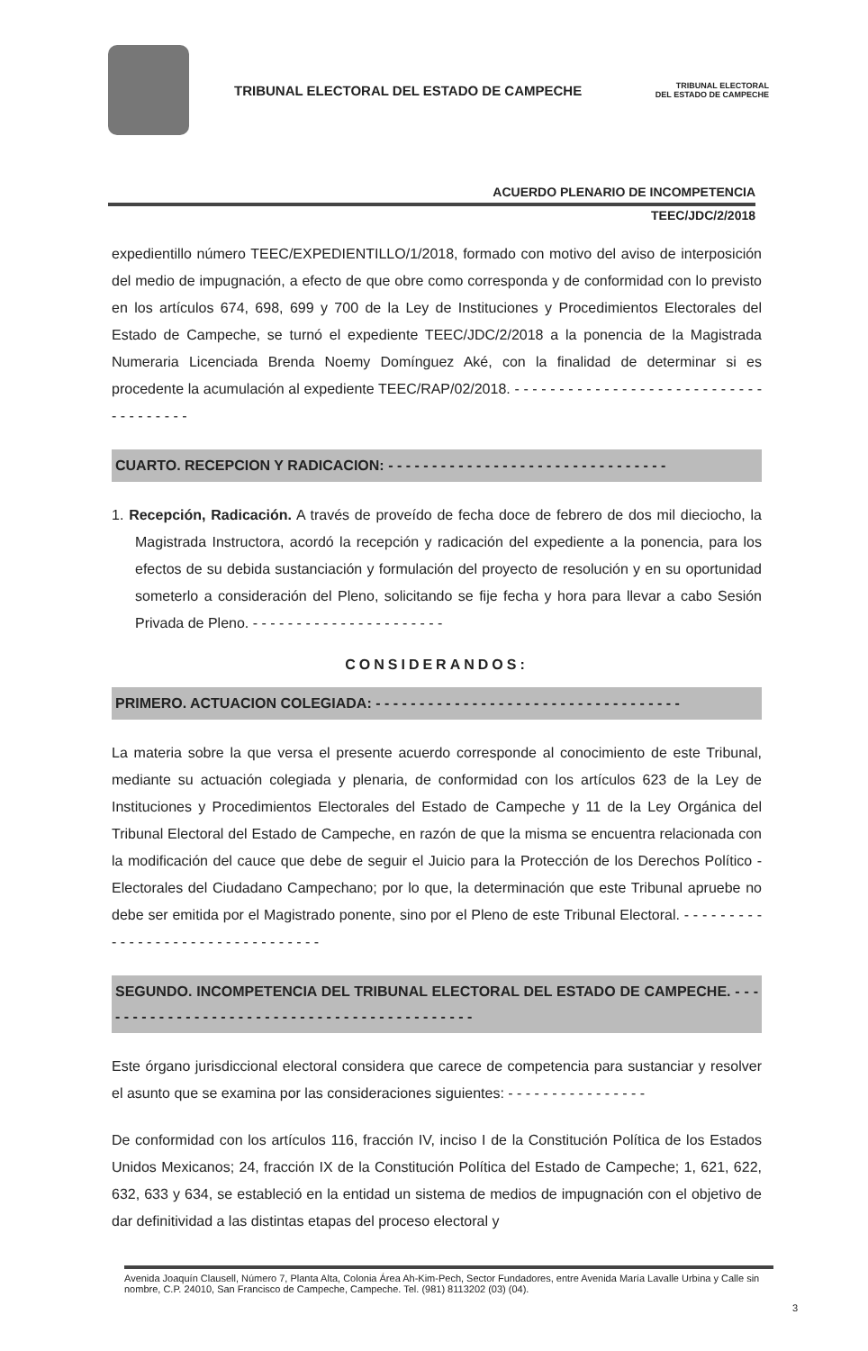TRIBUNAL ELECTORAL DEL ESTADO DE CAMPECHE
TRIBUNAL ELECTORAL
DEL ESTADO DE CAMPECHE
ACUERDO PLENARIO DE INCOMPETENCIA
TEEC/JDC/2/2018
expedientillo número TEEC/EXPEDIENTILLO/1/2018, formado con motivo del aviso de interposición del medio de impugnación, a efecto de que obre como corresponda y de conformidad con lo previsto en los artículos 674, 698, 699 y 700 de la Ley de Instituciones y Procedimientos Electorales del Estado de Campeche, se turnó el expediente TEEC/JDC/2/2018 a la ponencia de la Magistrada Numeraria Licenciada Brenda Noemy Domínguez Aké, con la finalidad de determinar si es procedente la acumulación al expediente TEEC/RAP/02/2018. - - - - - - - - - - - - - - - - - - - - - - - - - - - - - - - - - - - - -
CUARTO. RECEPCION Y RADICACION: - - - - - - - - - - - - - - - - - - - - - - - - - - - - - - - -
1. Recepción, Radicación. A través de proveído de fecha doce de febrero de dos mil dieciocho, la Magistrada Instructora, acordó la recepción y radicación del expediente a la ponencia, para los efectos de su debida sustanciación y formulación del proyecto de resolución y en su oportunidad someterlo a consideración del Pleno, solicitando se fije fecha y hora para llevar a cabo Sesión Privada de Pleno. - - - - - - - - - - - - - - - - - - - - - -
CONSIDERANDOS:
PRIMERO. ACTUACION COLEGIADA: - - - - - - - - - - - - - - - - - - - - - - - - - - - - - - - - - - -
La materia sobre la que versa el presente acuerdo corresponde al conocimiento de este Tribunal, mediante su actuación colegiada y plenaria, de conformidad con los artículos 623 de la Ley de Instituciones y Procedimientos Electorales del Estado de Campeche y 11 de la Ley Orgánica del Tribunal Electoral del Estado de Campeche, en razón de que la misma se encuentra relacionada con la modificación del cauce que debe de seguir el Juicio para la Protección de los Derechos Político - Electorales del Ciudadano Campechano; por lo que, la determinación que este Tribunal apruebe no debe ser emitida por el Magistrado ponente, sino por el Pleno de este Tribunal Electoral. - - - - - - - - - - - - - - - - - - - - - - - - - - - - - - - - -
SEGUNDO. INCOMPETENCIA DEL TRIBUNAL ELECTORAL DEL ESTADO DE CAMPECHE. - - - - - - - - - - - - - - - - - - - - - - - - - - - - - - - - - - - - - - - - - - - -
Este órgano jurisdiccional electoral considera que carece de competencia para sustanciar y resolver el asunto que se examina por las consideraciones siguientes: - - - - - - - - - - - - - - - -
De conformidad con los artículos 116, fracción IV, inciso I de la Constitución Política de los Estados Unidos Mexicanos; 24, fracción IX de la Constitución Política del Estado de Campeche; 1, 621, 622, 632, 633 y 634, se estableció en la entidad un sistema de medios de impugnación con el objetivo de dar definitividad a las distintas etapas del proceso electoral y
Avenida Joaquín Clausell, Número 7, Planta Alta, Colonia Área Ah-Kim-Pech, Sector Fundadores, entre Avenida María Lavalle Urbina y Calle sin nombre, C.P. 24010, San Francisco de Campeche, Campeche. Tel. (981) 8113202 (03) (04).
3